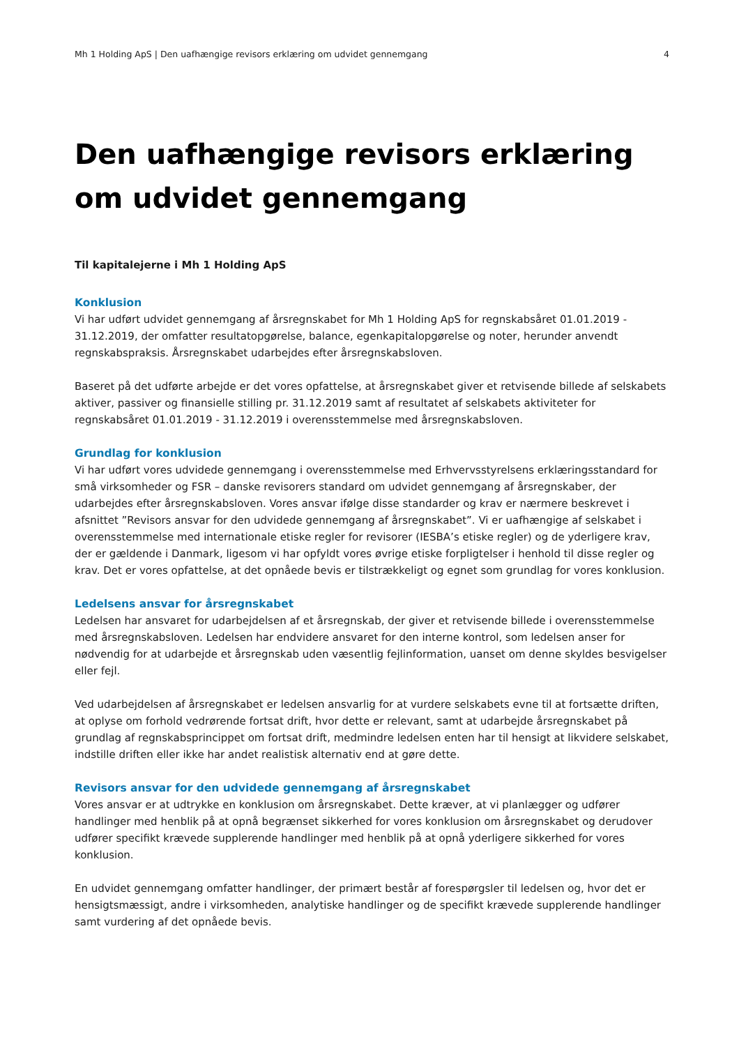Mh 1 Holding ApS | Den uafhængige revisors erklæring om udvidet gennemgang 4
Den uafhængige revisors erklæring om udvidet gennemgang
Til kapitalejerne i Mh 1 Holding ApS
Konklusion
Vi har udført udvidet gennemgang af årsregnskabet for Mh 1 Holding ApS for regnskabsåret 01.01.2019 - 31.12.2019, der omfatter resultatopgørelse, balance, egenkapitalopgørelse og noter, herunder anvendt regnskabspraksis. Årsregnskabet udarbejdes efter årsregnskabsloven.
Baseret på det udførte arbejde er det vores opfattelse, at årsregnskabet giver et retvisende billede af selskabets aktiver, passiver og finansielle stilling pr. 31.12.2019 samt af resultatet af selskabets aktiviteter for regnskabsåret 01.01.2019 - 31.12.2019 i overensstemmelse med årsregnskabsloven.
Grundlag for konklusion
Vi har udført vores udvidede gennemgang i overensstemmelse med Erhvervsstyrelsens erklæringsstandard for små virksomheder og FSR – danske revisorers standard om udvidet gennemgang af årsregnskaber, der udarbejdes efter årsregnskabsloven. Vores ansvar ifølge disse standarder og krav er nærmere beskrevet i afsnittet ”Revisors ansvar for den udvidede gennemgang af årsregnskabet”. Vi er uafhængige af selskabet i overensstemmelse med internationale etiske regler for revisorer (IESBA’s etiske regler) og de yderligere krav, der er gældende i Danmark, ligesom vi har opfyldt vores øvrige etiske forpligtelser i henhold til disse regler og krav. Det er vores opfattelse, at det opnåede bevis er tilstrækkeligt og egnet som grundlag for vores konklusion.
Ledelsens ansvar for årsregnskabet
Ledelsen har ansvaret for udarbejdelsen af et årsregnskab, der giver et retvisende billede i overensstemmelse med årsregnskabsloven. Ledelsen har endvidere ansvaret for den interne kontrol, som ledelsen anser for nødvendig for at udarbejde et årsregnskab uden væsentlig fejlinformation, uanset om denne skyldes besvigelser eller fejl.
Ved udarbejdelsen af årsregnskabet er ledelsen ansvarlig for at vurdere selskabets evne til at fortsætte driften, at oplyse om forhold vedrørende fortsat drift, hvor dette er relevant, samt at udarbejde årsregnskabet på grundlag af regnskabsprincippet om fortsat drift, medmindre ledelsen enten har til hensigt at likvidere selskabet, indstille driften eller ikke har andet realistisk alternativ end at gøre dette.
Revisors ansvar for den udvidede gennemgang af årsregnskabet
Vores ansvar er at udtrykke en konklusion om årsregnskabet. Dette kræver, at vi planlægger og udfører handlinger med henblik på at opnå begrænset sikkerhed for vores konklusion om årsregnskabet og derudover udfører specifikt krævede supplerende handlinger med henblik på at opnå yderligere sikkerhed for vores konklusion.
En udvidet gennemgang omfatter handlinger, der primært består af forespørgsler til ledelsen og, hvor det er hensigtsmæssigt, andre i virksomheden, analytiske handlinger og de specifikt krævede supplerende handlinger samt vurdering af det opnåede bevis.